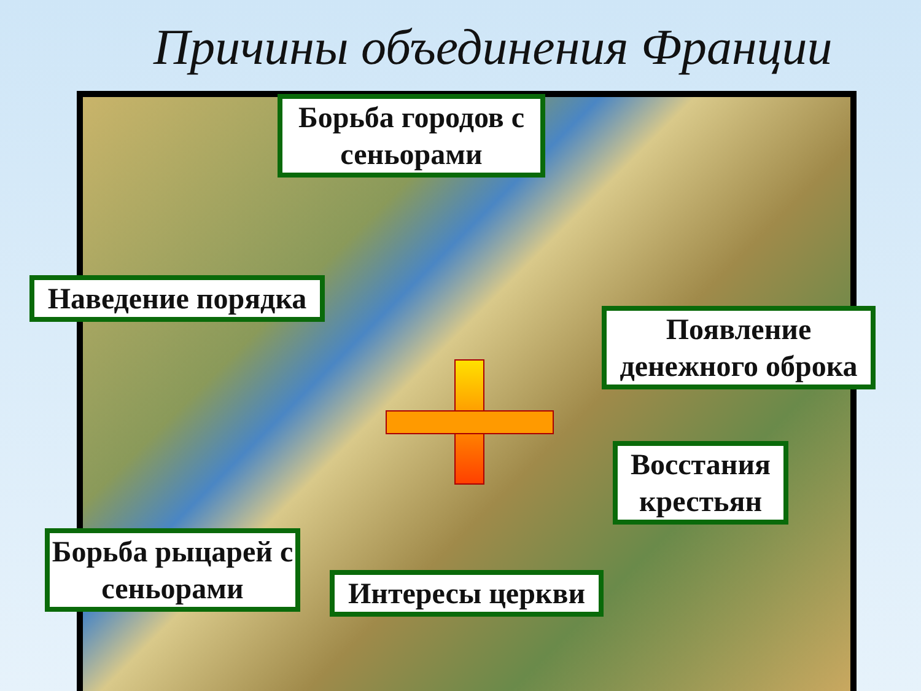Причины объединения Франции
Борьба городов с сеньорами
Наведение порядка
Появление денежного оброка
Восстания крестьян
Борьба рыцарей с сеньорами
Интересы церкви